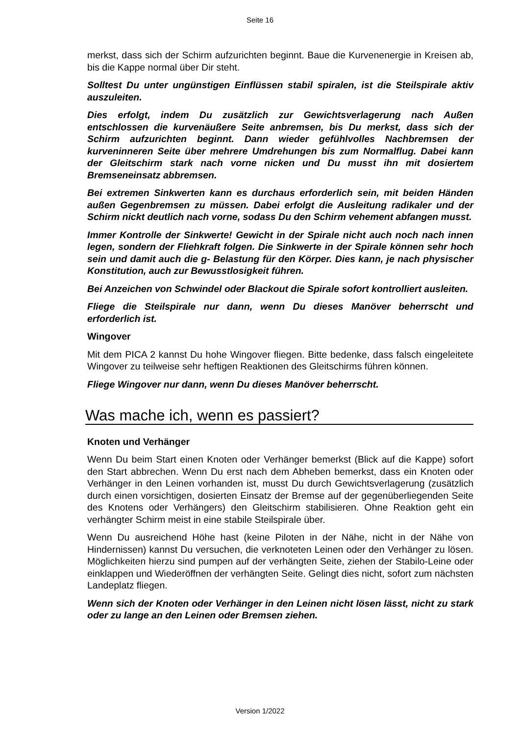Seite 16
merkst, dass sich der Schirm aufzurichten beginnt. Baue die Kurvenenergie in Kreisen ab, bis die Kappe normal über Dir steht.
Solltest Du unter ungünstigen Einflüssen stabil spiralen, ist die Steilspirale aktiv auszuleiten.
Dies erfolgt, indem Du zusätzlich zur Gewichtsverlagerung nach Außen entschlossen die kurvenäußere Seite anbremsen, bis Du merkst, dass sich der Schirm aufzurichten beginnt. Dann wieder gefühlvolles Nachbremsen der kurveninneren Seite über mehrere Umdrehungen bis zum Normalflug. Dabei kann der Gleitschirm stark nach vorne nicken und Du musst ihn mit dosiertem Bremseneinsatz abbremsen.
Bei extremen Sinkwerten kann es durchaus erforderlich sein, mit beiden Händen außen Gegenbremsen zu müssen. Dabei erfolgt die Ausleitung radikaler und der Schirm nickt deutlich nach vorne, sodass Du den Schirm vehement abfangen musst.
Immer Kontrolle der Sinkwerte! Gewicht in der Spirale nicht auch noch nach innen legen, sondern der Fliehkraft folgen. Die Sinkwerte in der Spirale können sehr hoch sein und damit auch die g- Belastung für den Körper. Dies kann, je nach physischer Konstitution, auch zur Bewusstlosigkeit führen.
Bei Anzeichen von Schwindel oder Blackout die Spirale sofort kontrolliert ausleiten.
Fliege die Steilspirale nur dann, wenn Du dieses Manöver beherrscht und erforderlich ist.
Wingover
Mit dem PICA 2 kannst Du hohe Wingover fliegen. Bitte bedenke, dass falsch eingeleitete Wingover zu teilweise sehr heftigen Reaktionen des Gleitschirms führen können.
Fliege Wingover nur dann, wenn Du dieses Manöver beherrscht.
Was mache ich, wenn es passiert?
Knoten und Verhänger
Wenn Du beim Start einen Knoten oder Verhänger bemerkst (Blick auf die Kappe) sofort den Start abbrechen. Wenn Du erst nach dem Abheben bemerkst, dass ein Knoten oder Verhänger in den Leinen vorhanden ist, musst Du durch Gewichtsverlagerung (zusätzlich durch einen vorsichtigen, dosierten Einsatz der Bremse auf der gegenüberliegenden Seite des Knotens oder Verhängers) den Gleitschirm stabilisieren. Ohne Reaktion geht ein verhängter Schirm meist in eine stabile Steilspirale über.
Wenn Du ausreichend Höhe hast (keine Piloten in der Nähe, nicht in der Nähe von Hindernissen) kannst Du versuchen, die verknoteten Leinen oder den Verhänger zu lösen. Möglichkeiten hierzu sind pumpen auf der verhängten Seite, ziehen der Stabilo-Leine oder einklappen und Wiederöffnen der verhängten Seite. Gelingt dies nicht, sofort zum nächsten Landeplatz fliegen.
Wenn sich der Knoten oder Verhänger in den Leinen nicht lösen lässt, nicht zu stark oder zu lange an den Leinen oder Bremsen ziehen.
Version 1/2022